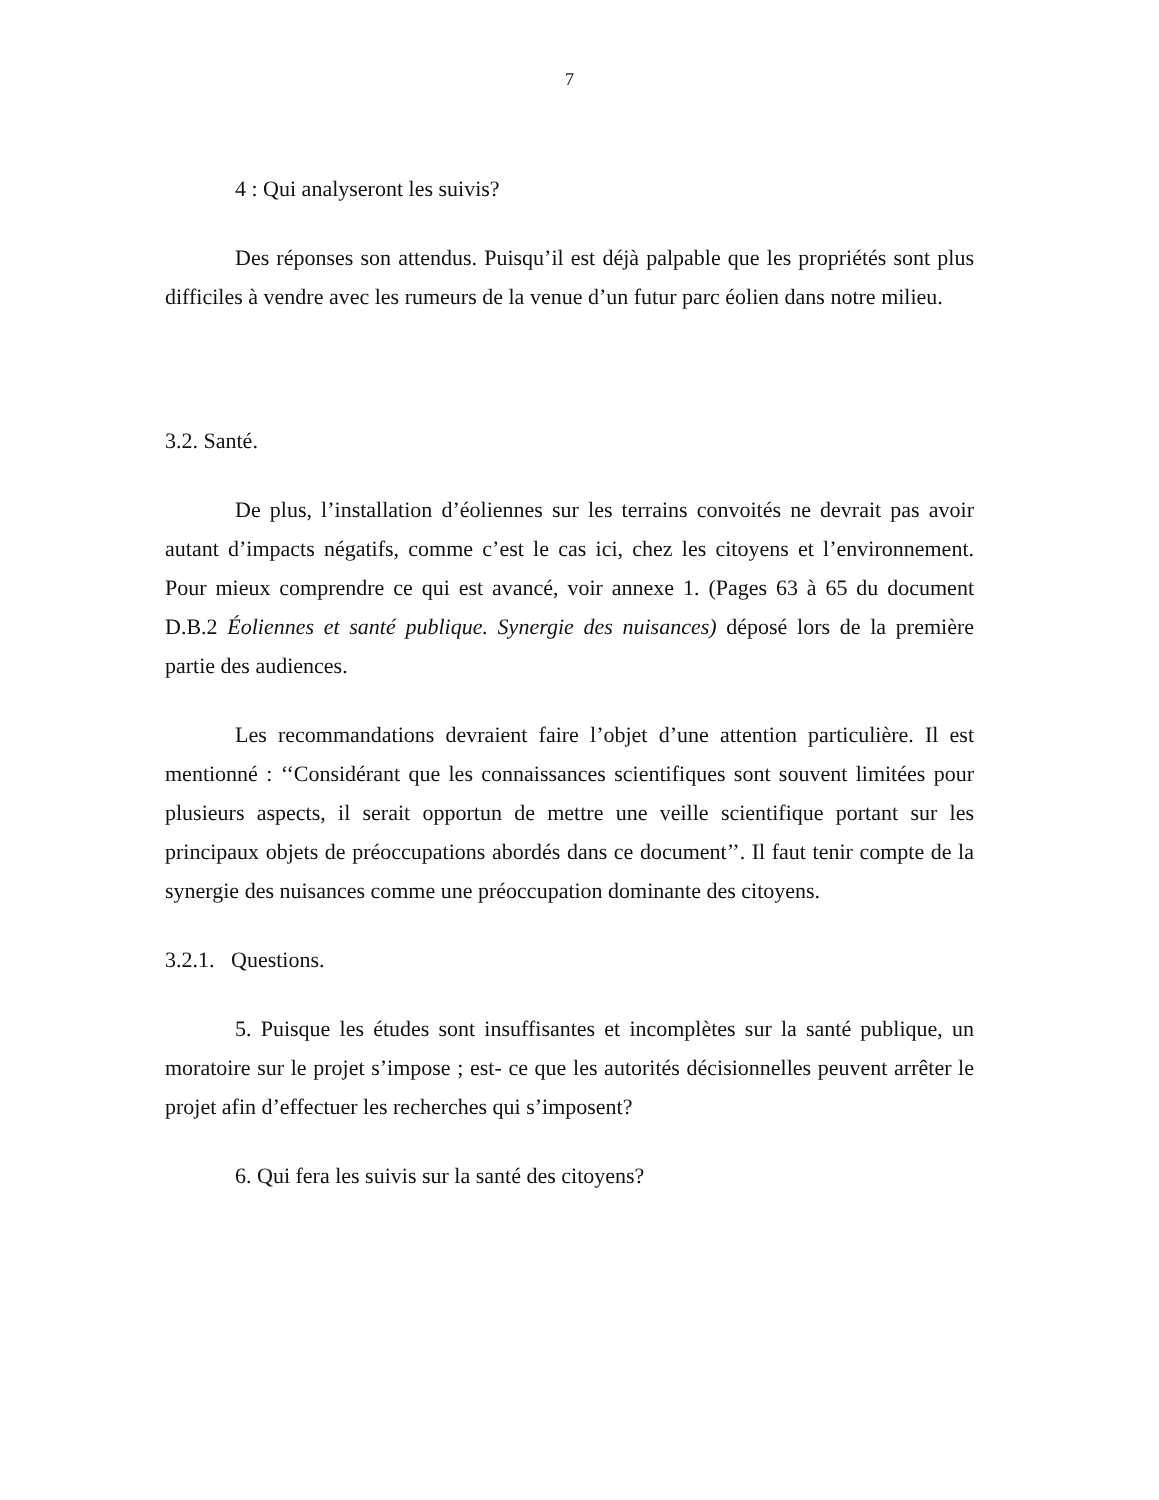7
4 : Qui analyseront les suivis?
Des réponses son attendus. Puisqu’il est déjà palpable que les propriétés sont plus difficiles à vendre avec les rumeurs de la venue d’un futur parc éolien dans notre milieu.
3.2. Santé.
De plus, l’installation d’éoliennes sur les terrains convoités ne devrait pas avoir autant d’impacts négatifs, comme c’est le cas ici, chez les citoyens et l’environnement. Pour mieux comprendre ce qui est avancé, voir annexe 1. (Pages 63 à 65 du document D.B.2 Éoliennes et santé publique. Synergie des nuisances) déposé lors de la première partie des audiences.
Les recommandations devraient faire l’objet d’une attention particulière. Il est mentionné : ‘‘Considérant que les connaissances scientifiques sont souvent limitées pour plusieurs aspects, il serait opportun de mettre une veille scientifique portant sur les principaux objets de préoccupations abordés dans ce document’’. Il faut tenir compte de la synergie des nuisances comme une préoccupation dominante des citoyens.
3.2.1. Questions.
5. Puisque les études sont insuffisantes et incomplètes sur la santé publique, un moratoire sur le projet s’impose ; est- ce que les autorités décisionnelles peuvent arrêter le projet afin d’effectuer les recherches qui s’imposent?
6. Qui fera les suivis sur la santé des citoyens?